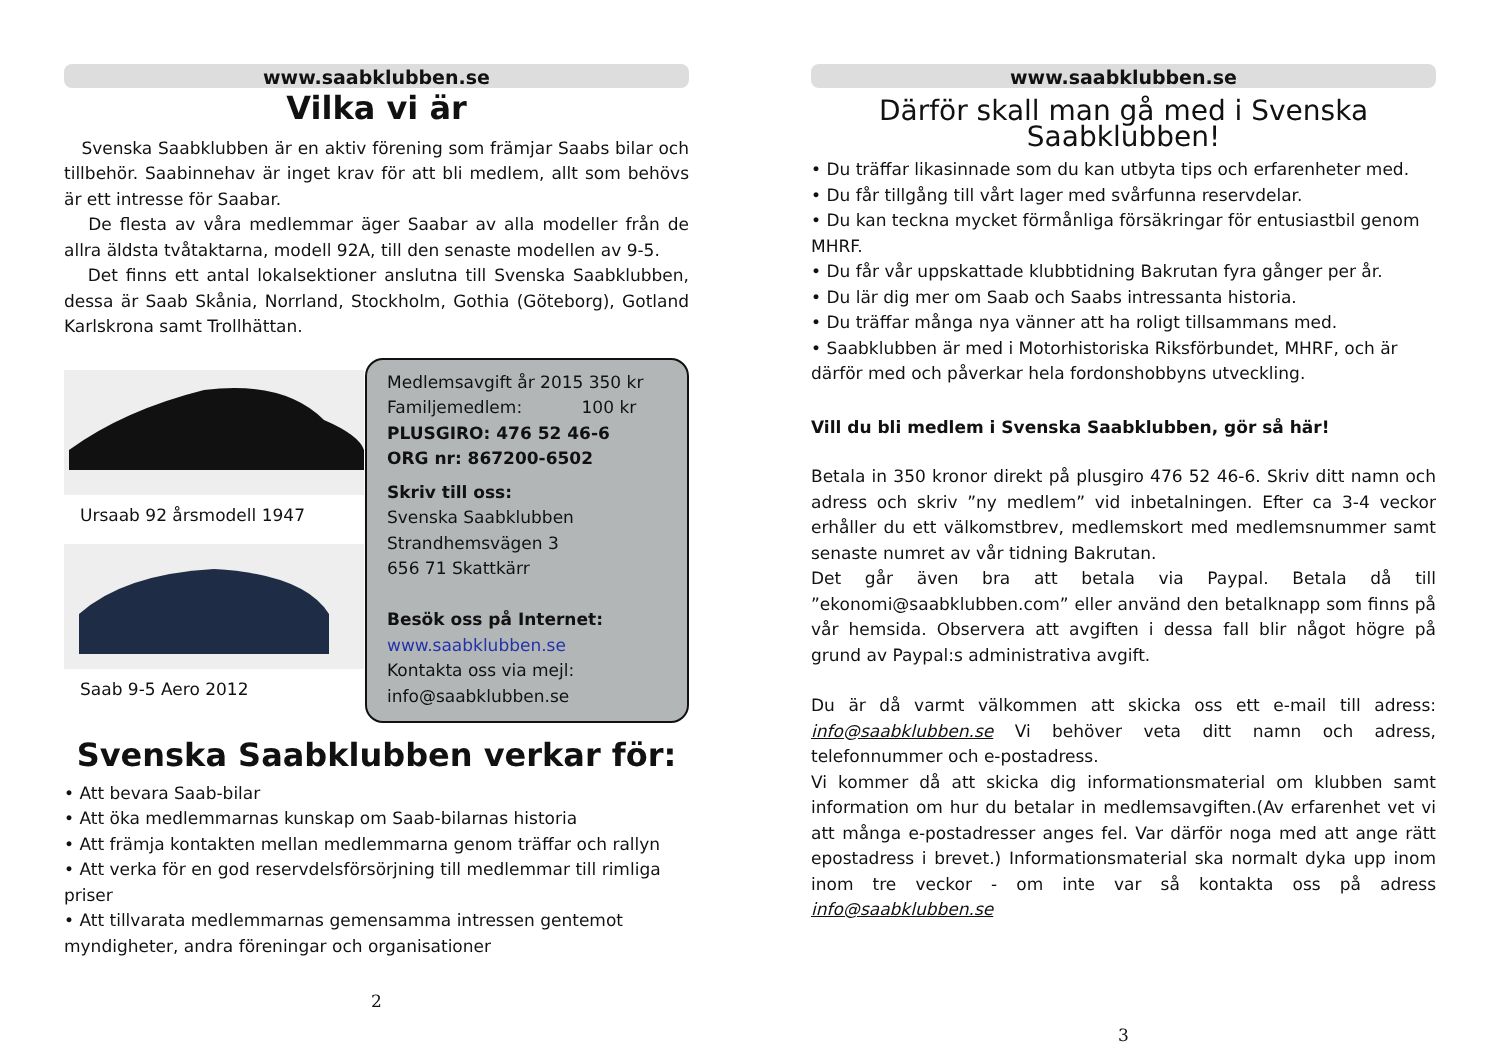www.saabklubben.se
Vilka vi är
Svenska Saabklubben är en aktiv förening som främjar Saabs bilar och tillbehör. Saabinnehav är inget krav för att bli medlem, allt som behövs är ett intresse för Saabar.
De flesta av våra medlemmar äger Saabar av alla modeller från de allra äldsta tvåtaktarna, modell 92A, till den senaste modellen av 9-5.
Det finns ett antal lokalsektioner anslutna till Svenska Saabklubben, dessa är Saab Skånia, Norrland, Stockholm, Gothia (Göteborg), Gotland Karlskrona samt Trollhättan.
Ursaab 92 årsmodell 1947
Saab 9-5 Aero 2012
Medlemsavgift år 2015 350 kr
Familjemedlem: 100 kr
PLUSGIRO: 476 52 46-6
ORG nr: 867200-6502
Skriv till oss:
Svenska Saabklubben
Strandhemsvägen 3
656 71 Skattkärr
Besök oss på Internet:
www.saabklubben.se
Kontakta oss via mejl:
info@saabklubben.se
Svenska Saabklubben verkar för:
• Att bevara Saab-bilar
• Att öka medlemmarnas kunskap om Saab-bilarnas historia
• Att främja kontakten mellan medlemmarna genom träffar och rallyn
• Att verka för en god reservdelsförsörjning till medlemmar till rimliga priser
• Att tillvarata medlemmarnas gemensamma intressen gentemot myndigheter, andra föreningar och organisationer
2
www.saabklubben.se
Därför skall man gå med i Svenska Saabklubben!
• Du träffar likasinnade som du kan utbyta tips och erfarenheter med.
• Du får tillgång till vårt lager med svårfunna reservdelar.
• Du kan teckna mycket förmånliga försäkringar för entusiastbil genom MHRF.
• Du får vår uppskattade klubbtidning Bakrutan fyra gånger per år.
• Du lär dig mer om Saab och Saabs intressanta historia.
• Du träffar många nya vänner att ha roligt tillsammans med.
• Saabklubben är med i Motorhistoriska Riksförbundet, MHRF, och är därför med och påverkar hela fordonshobbyns utveckling.
Vill du bli medlem i Svenska Saabklubben, gör så här!
Betala in 350 kronor direkt på plusgiro 476 52 46-6. Skriv ditt namn och adress och skriv ”ny medlem” vid inbetalningen. Efter ca 3-4 veckor erhåller du ett välkomstbrev, medlemskort med medlemsnummer samt senaste numret av vår tidning Bakrutan.
Det går även bra att betala via Paypal. Betala då till ”ekonomi@saabklubben.com” eller använd den betalknapp som finns på vår hemsida. Observera att avgiften i dessa fall blir något högre på grund av Paypal:s administrativa avgift.
Du är då varmt välkommen att skicka oss ett e-mail till adress: info@saabklubben.se Vi behöver veta ditt namn och adress, telefonnummer och e-postadress.
Vi kommer då att skicka dig informationsmaterial om klubben samt information om hur du betalar in medlemsavgiften.(Av erfarenhet vet vi att många e-postadresser anges fel. Var därför noga med att ange rätt epostadress i brevet.) Informationsmaterial ska normalt dyka upp inom inom tre veckor - om inte var så kontakta oss på adress info@saabklubben.se
3